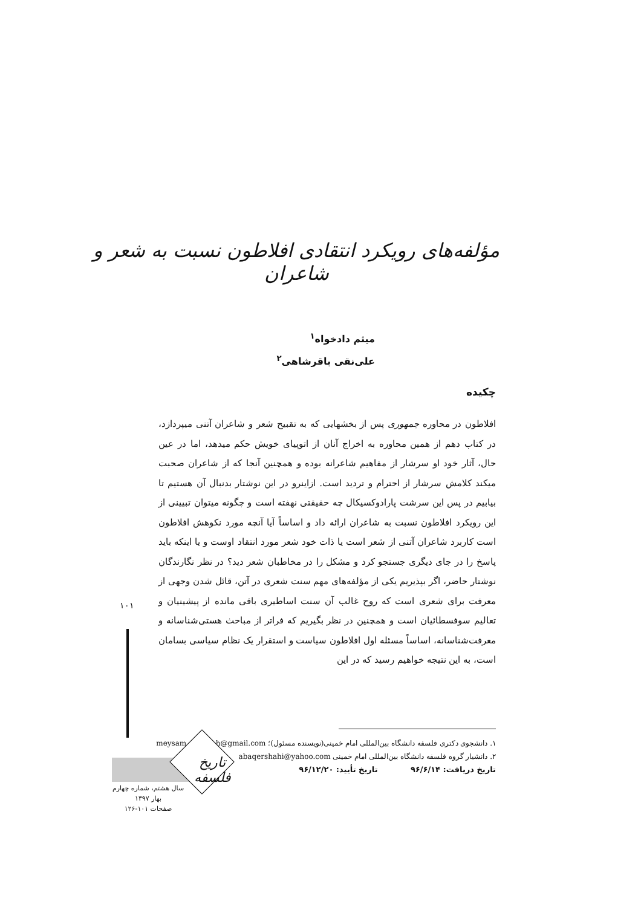مؤلفه‌های رویکرد انتقادی افلاطون نسبت به شعر و شاعران
میثم دادخواه<sup>۱</sup>
علی‌نقی باقرشاهی<sup>۲</sup>
چکیده
افلاطون در محاوره جمهوری پس از بخشهایی که به تقبیح شعر و شاعران آتنی میپردازد، در کتاب دهم از همین محاوره به اخراج آنان از اتوپیای خویش حکم میدهد، اما در عین حال، آثار خود او سرشار از مفاهیم شاعرانه بوده و همچنین آنجا که از شاعران صحبت میکند کلامش سرشار از احترام و تردید است. ازاینرو در این نوشتار بدنبال آن هستیم تا بیابیم در پس این سرشت پارادوکسیکال چه حقیقتی نهفته است و چگونه میتوان تبیینی از این رویکرد افلاطون نسبت به شاعران ارائه داد و اساساً آیا آنچه مورد نکوهش افلاطون است کاربرد شاعران آتنی از شعر است یا ذات خود شعر مورد انتقاد اوست و یا اینکه باید پاسخ را در جای دیگری جستجو کرد و مشکل را در مخاطبان شعر دید؟ در نظر نگارندگان نوشتار حاضر، اگر بپذیریم یکی از مؤلفه‌های مهم سنت شعری در آتن، قائل شدن وجهی از معرفت برای شعری است که روح غالب آن سنت اساطیری باقی مانده از پیشینیان و تعالیم سوفسطائیان است و همچنین در نظر بگیریم که فراتر از مباحث هستی‌شناسانه و معرفت‌شناسانه، اساساً مسئله اول افلاطون سیاست و استقرار یک نظام سیاسی بسامان است، به این نتیجه خواهیم رسید که در این
۱۰۱
۱. دانشجوی دکتری فلسفه دانشگاه بین‌المللی امام خمینی(نویسنده مسئول)؛ meysam.dadkhah@gmail.com
۲. دانشیار گروه فلسفه دانشگاه بین‌المللی امام خمینی abaqershahi@yahoo.com
تاریخ دریافت: ۹۶/۶/۱۴ تاریخ تأیید: ۹۶/۱۲/۲۰
تاریخ فلسفه
سال هشتم، شماره چهارم
بهار ۱۳۹۷
صفحات ۱۰۱-۱۲۶